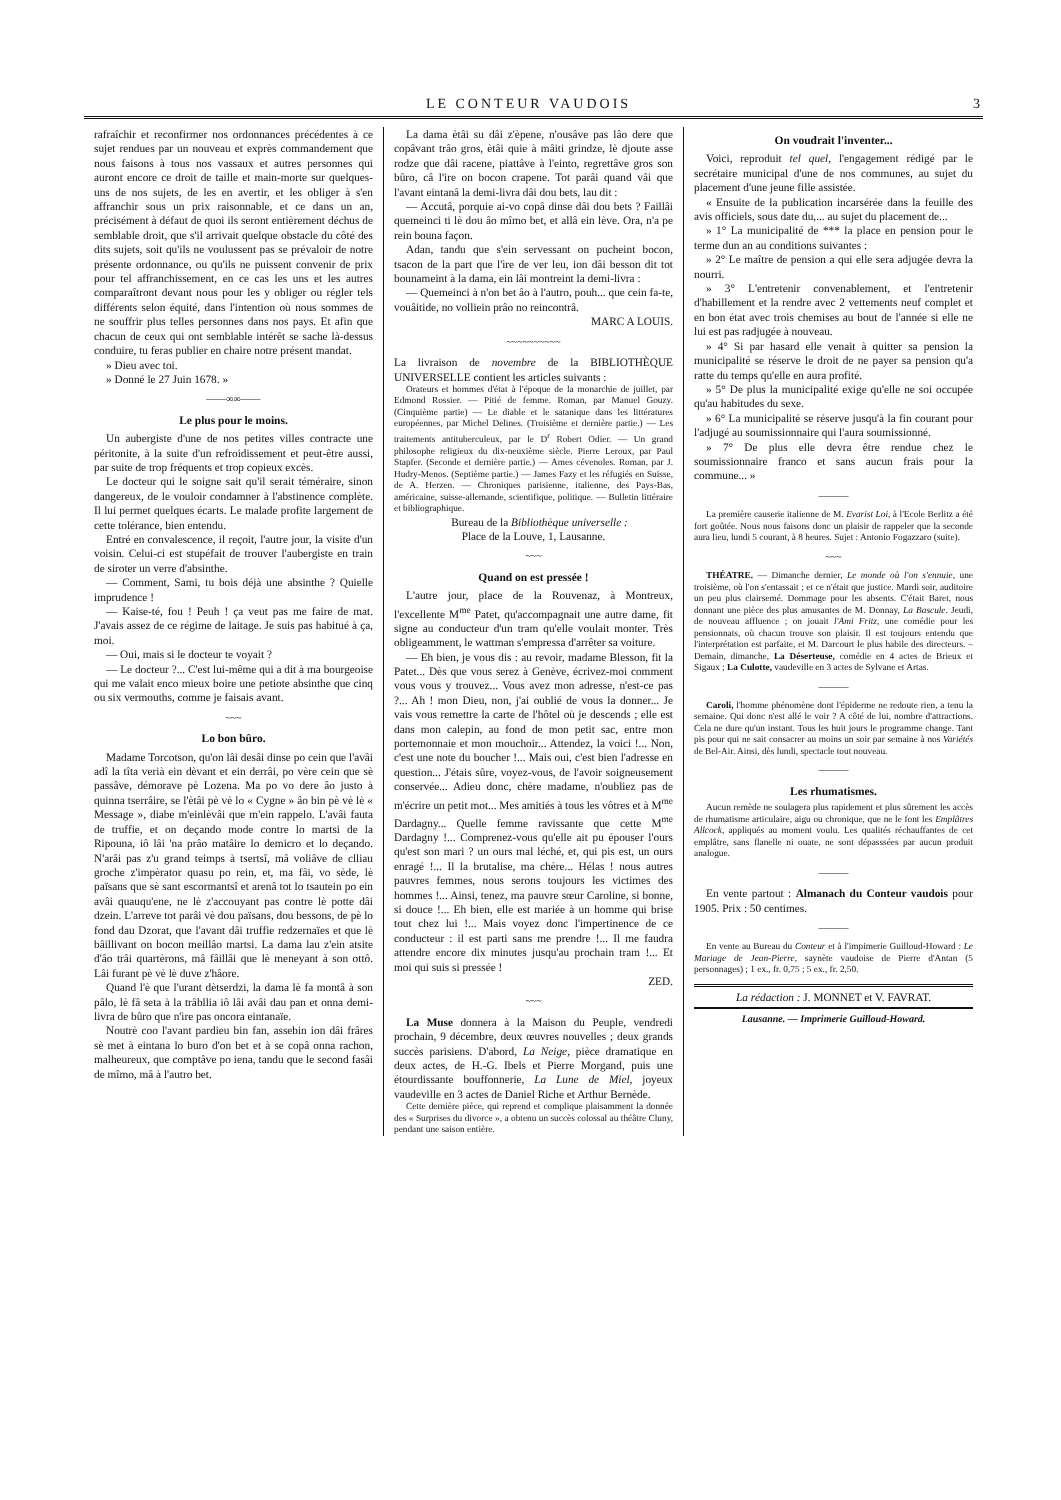LE CONTEUR VAUDOIS 3
rafraîchir et reconfirmer nos ordonnances précédentes à ce sujet rendues par un nouveau et exprès commandement que nous faisons à tous nos vassaux et autres personnes qui auront encore ce droit de taille et main-morte sur quelques-uns de nos sujets, de les en avertir, et les obliger à s'en affranchir sous un prix raisonnable, et ce dans un an, précisément à défaut de quoi ils seront entièrement déchus de semblable droit, que s'il arrivait quelque obstacle du côté des dits sujets, soit qu'ils ne voulussent pas se prévaloir de notre présente ordonnance, ou qu'ils ne puissent convenir de prix pour tel affranchissement, en ce cas les uns et les autres comparaîtront devant nous pour les y obliger ou régler tels différents selon équité, dans l'intention où nous sommes de ne souffrir plus telles personnes dans nos pays. Et afin que chacun de ceux qui ont semblable intérêt se sache là-dessus conduire, tu feras publier en chaire notre présent mandat.
» Dieu avec toi.
» Donné le 27 Juin 1678. »
——∞∞——
Le plus pour le moins.
Un aubergiste d'une de nos petites villes contracte une péritonite, à la suite d'un refroidissement et peut-être aussi, par suite de trop fréquents et trop copieux excès.
Le docteur qui le soigne sait qu'il serait téméraire, sinon dangereux, de le vouloir condamner à l'abstinence complète. Il lui permet quelques écarts. Le malade profite largement de cette tolérance, bien entendu.
Entré en convalescence, il reçoit, l'autre jour, la visite d'un voisin. Celui-ci est stupéfait de trouver l'aubergiste en train de siroter un verre d'absinthe.
— Comment, Sami, tu bois déjà une absinthe ? Quielle imprudence !
— Kaise-té, fou ! Peuh ! ça veut pas me faire de mat. J'avais assez de ce régime de laitage. Je suis pas habitué à ça, moi.
— Oui, mais si le docteur te voyait ?
— Le docteur ?... C'est lui-même qui a dit à ma bourgeoise qui me valait enco mieux boire une petiote absinthe que cinq ou six vermouths, comme je faisais avant.
~~~
Lo bon bûro.
Madame Torcotson, qu'on lâi desâi dinse po cein que l'avâi adî la tîta verià ein dèvant et ein derrâi, po vère cein que sè passâve, démorave pè Lozena. Ma po vo dere âo justo à quinna tserrâire, se l'ètâi pè vè lo « Cygne » âo bin pè vè lè « Message », diabe m'einlèvâi que m'ein rappelo. L'avâi fauta de truffie, et on deçando mode contre lo martsi de la Ripouna, iô lâi 'na prâo matâire lo demicro et lo deçando. N'arâi pas z'u grand teimps à tsertsî, mâ voliâve de clliau groche z'impèrator quasu po rein, et, ma fâi, vo sède, lè païsans que sè sant escormantsî et arenâ tot lo tsautein po ein avâi quauqu'ene, ne lè z'accouyant pas contre lè potte dâi dzein. L'arreve tot parâi vè dou païsans, dou bessons, de pè lo fond dau Dzorat, que l'avant dâi truffie redzernaïes et que lè bâillivant on bocon meillâo martsi. La dama lau z'ein atsite d'âo trâi quartèrons, mâ fâillâi que lè meneyant à son ottô. Lâi furant pè vè lè duve z'hâore.
Quand l'è que l'urant dètserdzi, la dama lè fa montâ à son pâlo, lè fâ seta à la trâbllia iô lâi avâi dau pan et onna demi-livra de bûro que n'ìre pas oncora eintanaïe.
Noutrè coo l'avant pardieu bin fan, assebin ion dâi frâres sè met à eintana lo buro d'on bet et à se copâ onna rachon, malheureux, que comptâve po iena, tandu que le second fasâi de mîmo, mâ à l'autro bet.
La dama ètâi su dâi z'èpene, n'ousâve pas lâo dere que copâvant trâo gros, ètâi quie à mâiti grindze, lè djoute asse rodze que dâi racene, piattâve à l'einto, regrettâve gros son bûro, câ l'ire on bocon crapene. Tot parâi quand vâi que l'avant eintanâ la demi-livra dâi dou bets, lau dit :
— Accutâ, porquie ai-vo copâ dinse dâi dou bets ? Faillâi quemeinci ti lè dou âo mîmo bet, et allâ ein lève. Ora, n'a pe rein bouna façon.
Adan, tandu que s'ein servessant on pucheint bocon, tsacon de la part que l'ìre de ver leu, ion dâi besson dit tot bounameint à la dama, ein lâi montreint la demi-livra :
— Quemeinci à n'on bet âo à l'autro, pouh... que cein fa-te, vouâitide, no volliein prâo no reincontrâ.
MARC A LOUIS.
~~~~~~~~~~
La livraison de novembre de la BIBLIOTHÈQUE UNIVERSELLE contient les articles suivants :
Orateurs et hommes d'état à l'époque de la monarchie de juillet, par Edmond Rossier. — Pitié de femme. Roman, par Manuel Gouzy. (Cinquième partie) — Le diable et le satanique dans les littératures européennes, par Michel Delines. (Troisième et dernière partie.) — Les traitements antituberculeux, par le D<sup>r</sup> Robert Odier. — Un grand philosophe religieux du dix-neuxième siècle. Pierre Leroux, par Paul Stapfer. (Seconde et dernière partie.) — Ames cévenoles. Roman, par J. Hudry-Menos. (Septième partie.) — James Fazy et les réfugiés en Suisse, de A. Herzen. — Chroniques parisienne, italienne, des Pays-Bas, américaine, suisse-allemande, scientifique, politique. — Bulletin littéraire et bibliographique.
Bureau de la Bibliothèque universelle :
Place de la Louve, 1, Lausanne.
~~~
Quand on est pressée !
L'autre jour, place de la Rouvenaz, à Montreux, l'excellente M<sup>me</sup> Patet, qu'accompagnait une autre dame, fit signe au conducteur d'un tram qu'elle voulait monter. Très obligeamment, le wattman s'empressa d'arrêter sa voiture.
— Eh bien, je vous dis : au revoir, madame Blesson, fit la Patet... Dès que vous serez à Genève, écrivez-moi comment vous vous y trouvez... Vous avez mon adresse, n'est-ce pas ?... Ah ! mon Dieu, non, j'ai oublié de vous la donner... Je vais vous remettre la carte de l'hôtel où je descends ; elle est dans mon calepin, au fond de mon petit sac, entre mon portemonnaie et mon mouchoir... Attendez, la voici !... Non, c'est une note du boucher !... Mais oui, c'est bien l'adresse en question... J'étais sûre, voyez-vous, de l'avoir soigneusement conservée... Adieu donc, chère madame, n'oubliez pas de m'écrire un petit mot... Mes amitiés à tous les vôtres et à M<sup>me</sup> Dardagny... Quelle femme ravissante que cette M<sup>me</sup> Dardagny !... Comprenez-vous qu'elle ait pu épouser l'ours qu'est son mari ? un ours mal léché, et, qui pis est, un ours enragé !... Il la brutalise, ma chère... Hélas ! nous autres pauvres femmes, nous serons toujours les victimes des hommes !... Ainsi, tenez, ma pauvre sœur Caroline, si bonne, si douce !... Eh bien, elle est mariée à un homme qui brise tout chez lui !... Mais voyez donc l'impertinence de ce conducteur : il est parti sans me prendre !... Il me faudra attendre encore dix minutes jusqu'au prochain tram !... Et moi qui suis si pressée !
ZED.
~~~
La Muse donnera à la Maison du Peuple, vendredi prochain, 9 décembre, deux œuvres nouvelles ; deux grands succès parisiens. D'abord, La Neige, pièce dramatique en deux actes, de H.-G. Ibels et Pierre Morgand, puis une étourdissante bouffonnerie, La Lune de Miel, joyeux vaudeville en 3 actes de Daniel Riche et Arthur Bernède.
Cette dernière pièce, qui reprend et complique plaisamment la donnée des « Surprises du divorce », a obtenu un succès colossal au théâtre Cluny, pendant une saison entière.
On voudrait l'inventer...
Voici, reproduit tel quel, l'engagement rédigé par le secrétaire municipal d'une de nos communes, au sujet du placement d'une jeune fille assistée.
« Ensuite de la publication incarsérée dans la feuille des avis officiels, sous date du,... au sujet du placement de...
» 1° La municipalité de *** la place en pension pour le terme dun an au conditions suivantes :
» 2° Le maître de pension a qui elle sera adjugée devra la nourri.
» 3° L'entretenir convenablement, et l'entretenir d'habillement et la rendre avec 2 vettements neuf complet et en bon état avec trois chemises au bout de l'année si elle ne lui est pas radjugée à nouveau.
» 4° Si par hasard elle venait à quitter sa pension la municipalité se réserve le droit de ne payer sa pension qu'a ratte du temps qu'elle en aura profité.
» 5° De plus la municipalité exige qu'elle ne soi occupée qu'au habitudes du sexe.
» 6° La municipalité se réserve jusqu'à la fin courant pour l'adjugé au soumissionnaire qui l'aura soumissionné.
» 7° De plus elle devra être rendue chez le soumissionnaire franco et sans aucun frais pour la commune... »
———
La première causerie italienne de M. Evarist Loi, à l'Ecole Berlitz a été fort goûtée. Nous nous faisons donc un plaisir de rappeler que la seconde aura lieu, lundi 5 courant, à 8 heures. Sujet : Antonio Fogazzaro (suite).
~~~
THÉATRE. — Dimanche dernier, Le monde où l'on s'ennuie, une troisième, où l'on s'entassait ; et ce n'était que justice. Mardi soir, auditoire un peu plus clairsemé. Dommage pour les absents. C'était Baret, nous donnant une pièce des plus amusantes de M. Donnay, La Bascule. Jeudi, de nouveau affluence ; on jouait l'Ami Fritz, une comédie pour les pensionnats, où chacun trouve son plaisir. Il est toujours entendu que l'interprétation est parfaite, et M. Darcourt le plus habile des directeurs. – Demain, dimanche, La Déserteuse, comédie en 4 actes de Brieux et Sigaux ; La Culotte, vaudeville en 3 actes de Sylvane et Artas.
———
Caroli, l'homme phénomène dont l'épiderme ne redoute rien, a tenu la semaine. Qui donc n'est allé le voir ? A côté de lui, nombre d'attractions. Cela ne dure qu'un instant. Tous les huit jours le programme change. Tant pis pour qui ne sait consacrer au moins un soir par semaine à nos Variétés de Bel-Air. Ainsi, dès lundi, spectacle tout nouveau.
———
Les rhumatismes.
Aucun remède ne soulagera plus rapidement et plus sûrement les accès de rhumatisme articulaire, aigu ou chronique, que ne le font les Emplâtres Allcock, appliqués au moment voulu. Les qualités réchauffantes de cet emplâtre, sans flanelle ni ouate, ne sont dépasssées par aucun produit analogue.
———
En vente partout : Almanach du Conteur vaudois pour 1905. Prix : 50 centimes.
———
En vente au Bureau du Conteur et à l'impimerie Guilloud-Howard : Le Mariage de Jean-Pierre, saynète vaudoise de Pierre d'Antan (5 personnages) ; 1 ex., fr. 0,75 ; 5 ex., fr. 2,50.
La rédaction : J. MONNET et V. FAVRAT.
Lausanne. — Imprimerie Guilloud-Howard.